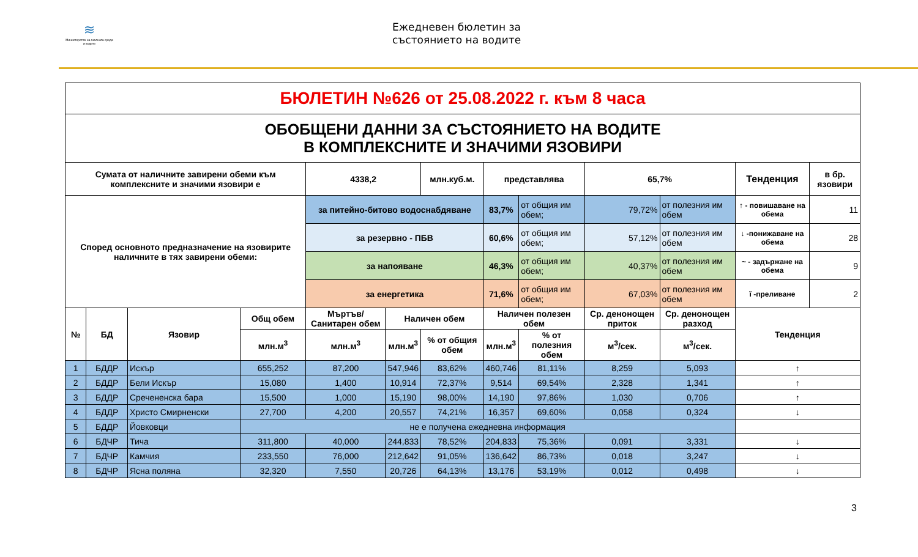≋
Министерство на околната среда и водите
Ежедневен бюлетин за
състоянието на водите
| БЮЛЕТИН №626 от 25.08.2022 г. към 8 часа | | | | | | | | | | | | |
| ОБОБЩЕНИ ДАННИ ЗА СЪСТОЯНИЕТО НА ВОДИТЕ В КОМПЛЕКСНИТЕ И ЗНАЧИМИ ЯЗОВИРИ | | | | | | | | | | | | |
| Сумата от наличните завирени обеми към комплексните и значими язовири е | | | | 4338,2 | | млн.куб.м. | представлява | | 65,7% | | Тенденция | в бр. язовири |
| Според основното предназначение на язовирите наличните в тях завирени обеми: | | | | за питейно-битово водоснабдяване | | | 83,7% | от общия им обем; | 79,72% | от полезния им обем | ↑ - повишаване на обема | 11 |
| | | | | за резервно - ПБВ | | | 60,6% | от общия им обем; | 57,12% | от полезния им обем | ↓ -понижаване на обема | 28 |
| | | | | за напояване | | | 46,3% | от общия им обем; | 40,37% | от полезния им обем | ~ - задържане на обема | 9 |
| | | | | за енергетика | | | 71,6% | от общия им обем; | 67,03% | от полезния им обем | ĩ -преливане | 2 |
| № | БД | Язовир | Общ обем | Мъртъв/ Санитарен обем | Наличен обем | | Наличен полезен обем | | Ср. денонощен приток | Ср. денонощен разход | Тенденция | |
| | | | млн.м<sup>3</sup> | млн.м<sup>3</sup> | млн.м<sup>3</sup> | % от общия обем | млн.м<sup>3</sup> | % от полезния обем | м<sup>3</sup>/сек. | м<sup>3</sup>/сек. | | |
| 1 | БДДР | Искър | 655,252 | 87,200 | 547,946 | 83,62% | 460,746 | 81,11% | 8,259 | 5,093 | ↑ | |
| 2 | БДДР | Бели Искър | 15,080 | 1,400 | 10,914 | 72,37% | 9,514 | 69,54% | 2,328 | 1,341 | ↑ | |
| 3 | БДДР | Сречененска бара | 15,500 | 1,000 | 15,190 | 98,00% | 14,190 | 97,86% | 1,030 | 0,706 | ↑ | |
| 4 | БДДР | Христо Смирненски | 27,700 | 4,200 | 20,557 | 74,21% | 16,357 | 69,60% | 0,058 | 0,324 | ↓ | |
| 5 | БДДР | Йовковци | не е получена ежедневна информация | | | | | | | | | |
| 6 | БДЧР | Тича | 311,800 | 40,000 | 244,833 | 78,52% | 204,833 | 75,36% | 0,091 | 3,331 | ↓ | |
| 7 | БДЧР | Камчия | 233,550 | 76,000 | 212,642 | 91,05% | 136,642 | 86,73% | 0,018 | 3,247 | ↓ | |
| 8 | БДЧР | Ясна поляна | 32,320 | 7,550 | 20,726 | 64,13% | 13,176 | 53,19% | 0,012 | 0,498 | ↓ | |
3